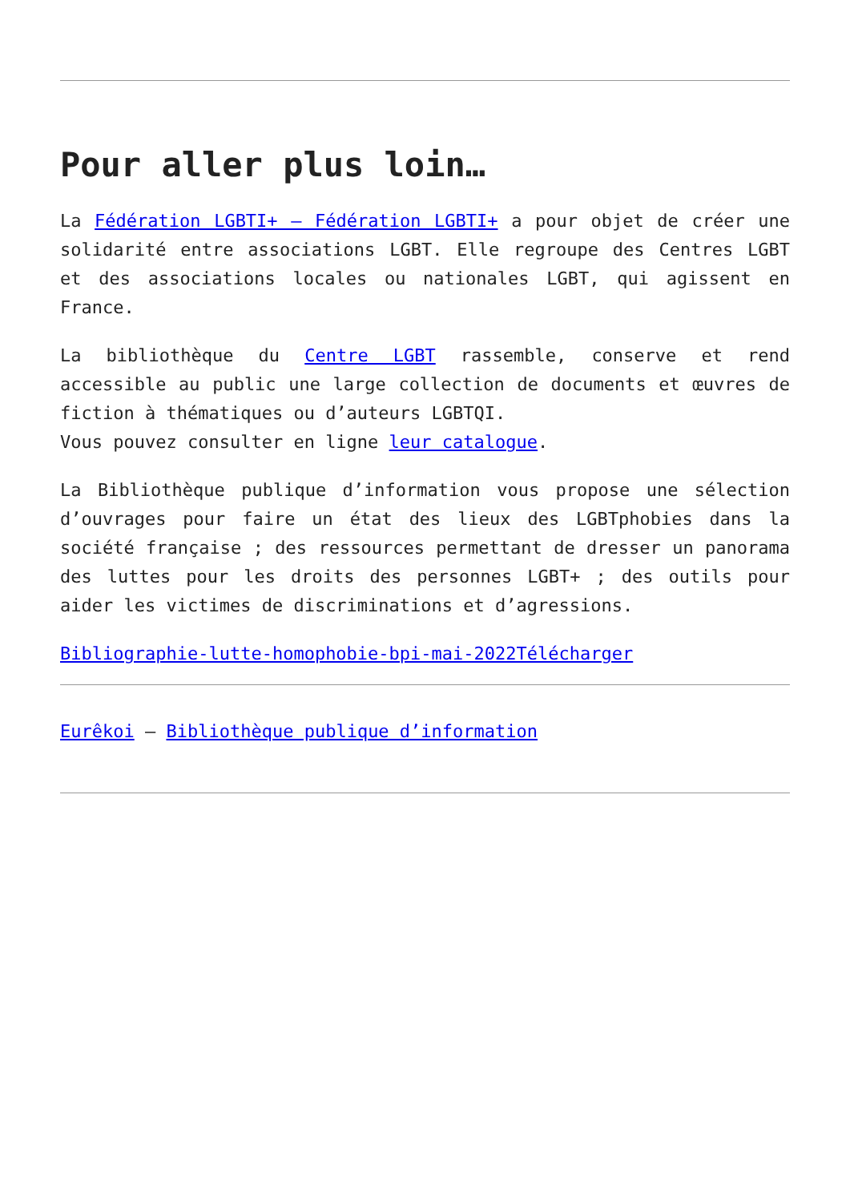Pour aller plus loin…
La Fédération LGBTI+ – Fédération LGBTI+ a pour objet de créer une solidarité entre associations LGBT. Elle regroupe des Centres LGBT et des associations locales ou nationales LGBT, qui agissent en France.
La bibliothèque du Centre LGBT rassemble, conserve et rend accessible au public une large collection de documents et œuvres de fiction à thématiques ou d’auteurs LGBTQI.
Vous pouvez consulter en ligne leur catalogue.
La Bibliothèque publique d’information vous propose une sélection d’ouvrages pour faire un état des lieux des LGBTphobies dans la société française ; des ressources permettant de dresser un panorama des luttes pour les droits des personnes LGBT+ ; des outils pour aider les victimes de discriminations et d’agressions.
Bibliographie-lutte-homophobie-bpi-mai-2022Télécharger
Eurêkoi – Bibliothèque publique d’information